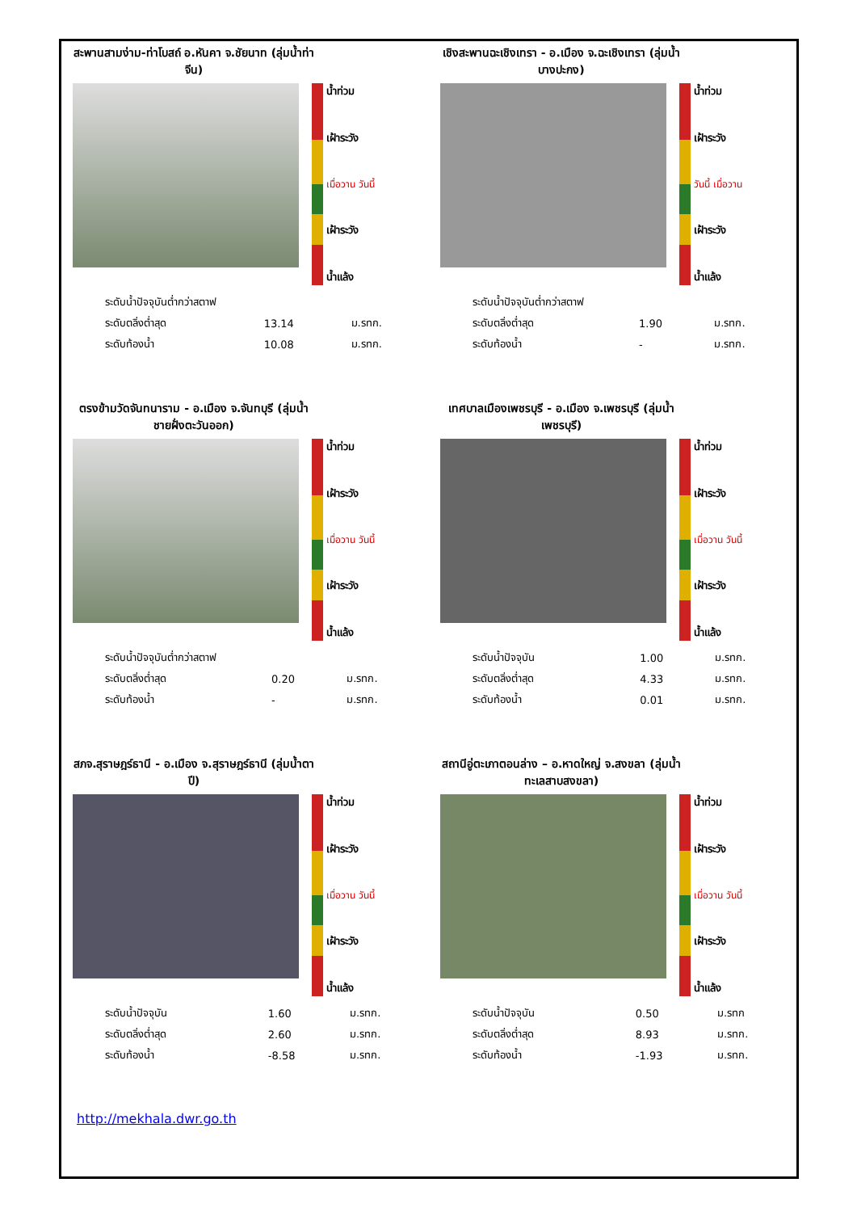สะพานสามง่าม-ท่าโบสถ์ อ.หันคา จ.ชัยนาท (ลุ่มน้ำท่าจีน)
น้ำท่วม
เฝ้าระวัง
เมื่อวาน วันนี้
เฝ้าระวัง
น้ำแล้ง
| ระดับน้ำปัจจุบันต่ำกว่าสตาฟ | | |
| ระดับตลิ่งต่ำสุด | 13.14 | ม.รทก. |
| ระดับท้องน้ำ | 10.08 | ม.รทก. |
เชิงสะพานฉะเชิงเทรา - อ.เมือง จ.ฉะเชิงเทรา (ลุ่มน้ำบางปะกง)
น้ำท่วม
เฝ้าระวัง
วันนี้ เมื่อวาน
เฝ้าระวัง
น้ำแล้ง
| ระดับน้ำปัจจุบันต่ำกว่าสตาฟ | | |
| ระดับตลิ่งต่ำสุด | 1.90 | ม.รทก. |
| ระดับท้องน้ำ | - | ม.รทก. |
ตรงข้ามวัดจันทนาราม - อ.เมือง จ.จันทบุรี (ลุ่มน้ำชายฝั่งตะวันออก)
น้ำท่วม
เฝ้าระวัง
เมื่อวาน วันนี้
เฝ้าระวัง
น้ำแล้ง
| ระดับน้ำปัจจุบันต่ำกว่าสตาฟ | | |
| ระดับตลิ่งต่ำสุด | 0.20 | ม.รทก. |
| ระดับท้องน้ำ | - | ม.รทก. |
เทศบาลเมืองเพชรบุรี - อ.เมือง จ.เพชรบุรี (ลุ่มน้ำเพชรบุรี)
น้ำท่วม
เฝ้าระวัง
เมื่อวาน วันนี้
เฝ้าระวัง
น้ำแล้ง
| ระดับน้ำปัจจุบัน | 1.00 | ม.รทก. |
| ระดับตลิ่งต่ำสุด | 4.33 | ม.รทก. |
| ระดับท้องน้ำ | 0.01 | ม.รทก. |
สภจ.สุราษฎร์ธานี - อ.เมือง จ.สุราษฎร์ธานี (ลุ่มน้ำตาปี)
น้ำท่วม
เฝ้าระวัง
เมื่อวาน วันนี้
เฝ้าระวัง
น้ำแล้ง
| ระดับน้ำปัจจุบัน | 1.60 | ม.รทก. |
| ระดับตลิ่งต่ำสุด | 2.60 | ม.รทก. |
| ระดับท้องน้ำ | -8.58 | ม.รทก. |
สถานีอู่ตะเภาตอนล่าง – อ.หาดใหญ่ จ.สงขลา (ลุ่มน้ำทะเลสาบสงขลา)
น้ำท่วม
เฝ้าระวัง
เมื่อวาน วันนี้
เฝ้าระวัง
น้ำแล้ง
| ระดับน้ำปัจจุบัน | 0.50 | ม.รทก |
| ระดับตลิ่งต่ำสุด | 8.93 | ม.รทก. |
| ระดับท้องน้ำ | -1.93 | ม.รทก. |
http://mekhala.dwr.go.th